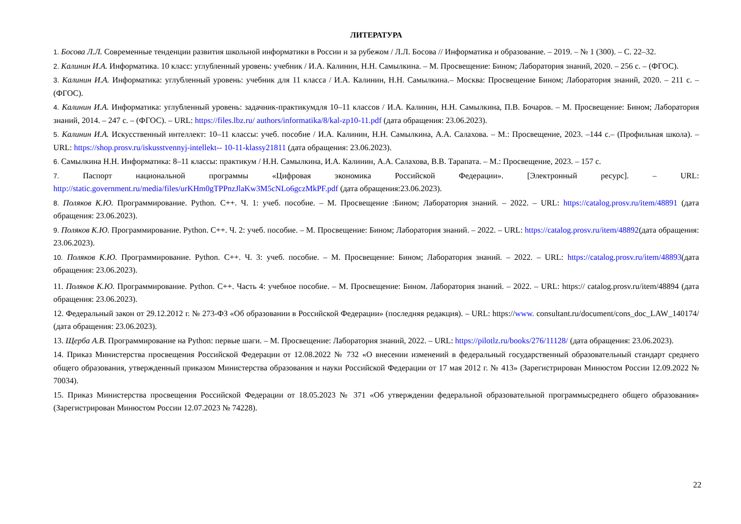ЛИТЕРАТУРА
1. Босова Л.Л. Современные тенденции развития школьной информатики в России и за рубежом / Л.Л. Босова // Информатика и образование. – 2019. – № 1 (300). – С. 22–32.
2. Калинин И.А. Информатика. 10 класс: углубленный уровень: учебник / И.А. Калинин, Н.Н. Самылкина. – М. Просвещение: Бином; Лаборатория знаний, 2020. – 256 с. – (ФГОС).
3. Калинин И.А. Информатика: углубленный уровень: учебник для 11 класса / И.А. Калинин, Н.Н. Самылкина.– Москва: Просвещение Бином; Лаборатория знаний, 2020. – 211 с. – (ФГОС).
4. Калинин И.А. Информатика: углубленный уровень: задачник-практикумдля 10–11 классов / И.А. Калинин, Н.Н. Самылкина, П.В. Бочаров. – М. Просвещение: Бином; Лаборатория знаний, 2014. – 247 с. – (ФГОС). – URL: https://files.lbz.ru/ authors/informatika/8/kal-zp10-11.pdf (дата обращения: 23.06.2023).
5. Калинин И.А. Искусственный интеллект: 10–11 классы: учеб. пособие / И.А. Калинин, Н.Н. Самылкина, А.А. Салахова. – М.: Просвещение, 2023. –144 с.– (Профильная школа). – URL: https://shop.prosv.ru/iskusstvennyj-intellekt-- 10-11-klassy21811 (дата обращения: 23.06.2023).
6. Самылкина Н.Н. Информатика: 8–11 классы: практикум / Н.Н. Самылкина, И.А. Калинин, А.А. Салахова, В.В. Тарапата. – М.: Просвещение, 2023. – 157 с.
7. Паспорт национальной программы «Цифровая экономика Российской Федерации». [Электронный ресурс]. – URL: http://static.government.ru/media/files/urKHm0gTPPnzJlaKw3M5cNLo6gczMkPF.pdf (дата обращения:23.06.2023).
8. Поляков К.Ю. Программирование. Python. C++. Ч. 1: учеб. пособие. – М. Просвещение :Бином; Лаборатория знаний. – 2022. – URL: https://catalog.prosv.ru/item/48891 (дата обращения: 23.06.2023).
9. Поляков К.Ю. Программирование. Python. C++. Ч. 2: учеб. пособие. – М. Просвещение: Бином; Лаборатория знаний. – 2022. – URL: https://catalog.prosv.ru/item/48892(дата обращения: 23.06.2023).
10. Поляков К.Ю. Программирование. Python. C++. Ч. 3: учеб. пособие. – М. Просвещение: Бином; Лаборатория знаний. – 2022. – URL: https://catalog.prosv.ru/item/48893(дата обращения: 23.06.2023).
11. Поляков К.Ю. Программирование. Python. C++. Часть 4: учебное пособие. – М. Просвещение: Бином. Лаборатория знаний. – 2022. – URL: https:// catalog.prosv.ru/item/48894 (дата обращения: 23.06.2023).
12. Федеральный закон от 29.12.2012 г. № 273-ФЗ «Об образовании в Российской Федерации» (последняя редакция). – URL: https://www. consultant.ru/document/cons_doc_LAW_140174/ (дата обращения: 23.06.2023).
13. Щерба А.В. Программирование на Python: первые шаги. – М. Просвещение: Лаборатория знаний, 2022. – URL: https://pilotlz.ru/books/276/11128/ (дата обращения: 23.06.2023).
14. Приказ Министерства просвещения Российской Федерации от 12.08.2022 № 732 «О внесении изменений в федеральный государственный образовательный стандарт среднего общего образования, утвержденный приказом Министерства образования и науки Российской Федерации от 17 мая 2012 г. № 413» (Зарегистрирован Минюстом России 12.09.2022 № 70034).
15. Приказ Министерства просвещения Российской Федерации от 18.05.2023 № 371 «Об утверждении федеральной образовательной программысреднего общего образования» (Зарегистрирован Минюстом России 12.07.2023 № 74228).
22